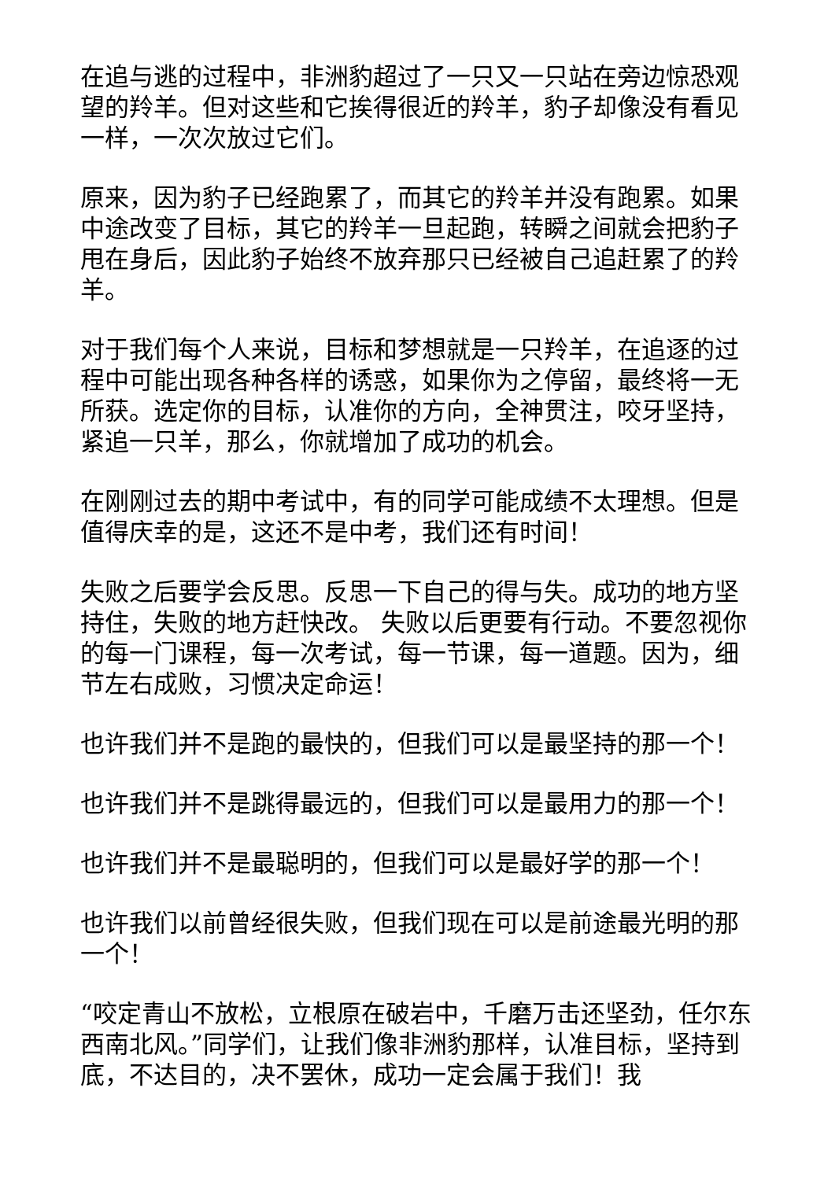在追与逃的过程中，非洲豹超过了一只又一只站在旁边惊恐观望的羚羊。但对这些和它挨得很近的羚羊，豹子却像没有看见一样，一次次放过它们。
原来，因为豹子已经跑累了，而其它的羚羊并没有跑累。如果中途改变了目标，其它的羚羊一旦起跑，转瞬之间就会把豹子甩在身后，因此豹子始终不放弃那只已经被自己追赶累了的羚羊。
对于我们每个人来说，目标和梦想就是一只羚羊，在追逐的过程中可能出现各种各样的诱惑，如果你为之停留，最终将一无所获。选定你的目标，认准你的方向，全神贯注，咬牙坚持，紧追一只羊，那么，你就增加了成功的机会。
在刚刚过去的期中考试中，有的同学可能成绩不太理想。但是值得庆幸的是，这还不是中考，我们还有时间！
失败之后要学会反思。反思一下自己的得与失。成功的地方坚持住，失败的地方赶快改。 失败以后更要有行动。不要忽视你的每一门课程，每一次考试，每一节课，每一道题。因为，细节左右成败，习惯决定命运！
也许我们并不是跑的最快的，但我们可以是最坚持的那一个！
也许我们并不是跳得最远的，但我们可以是最用力的那一个！
也许我们并不是最聪明的，但我们可以是最好学的那一个！
也许我们以前曾经很失败，但我们现在可以是前途最光明的那一个！
“咬定青山不放松，立根原在破岩中，千磨万击还坚劲，任尔东西南北风。”同学们，让我们像非洲豹那样，认准目标，坚持到底，不达目的，决不罢休，成功一定会属于我们！我